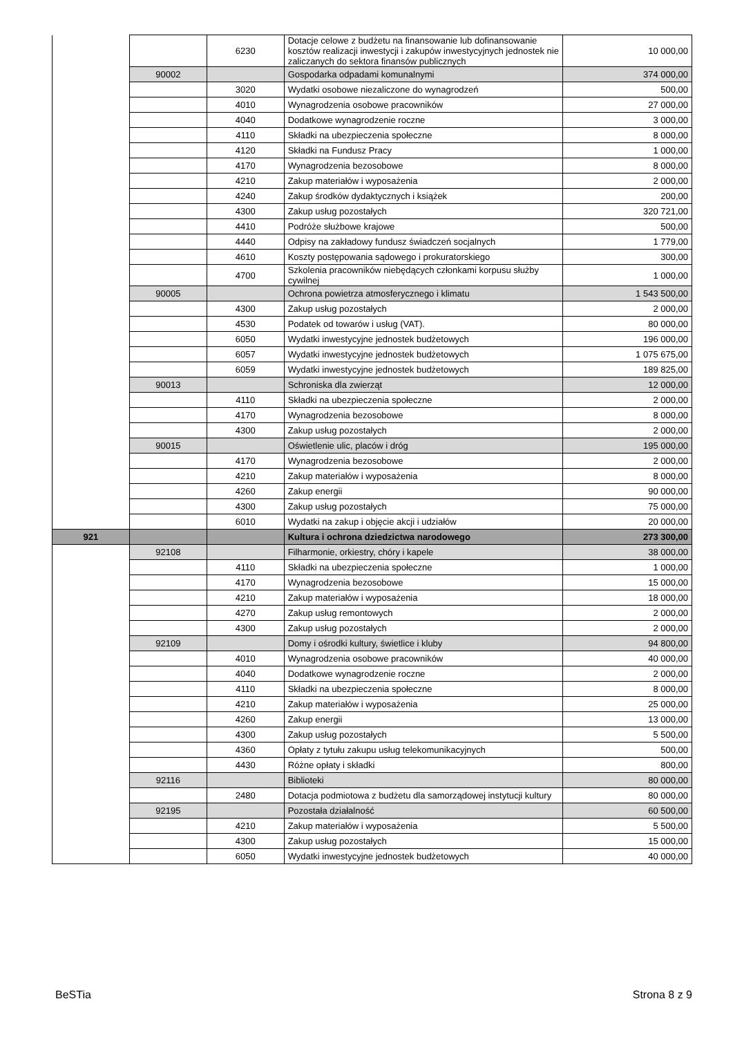| | | 6230 | Dotacje celowe z budżetu na finansowanie lub dofinansowanie kosztów realizacji inwestycji i zakupów inwestycyjnych jednostek nie zaliczanych do sektora finansów publicznych | 10 000,00 |
| | 90002 | | Gospodarka odpadami komunalnymi | 374 000,00 |
| | | 3020 | Wydatki osobowe niezaliczone do wynagrodzeń | 500,00 |
| | | 4010 | Wynagrodzenia osobowe pracowników | 27 000,00 |
| | | 4040 | Dodatkowe wynagrodzenie roczne | 3 000,00 |
| | | 4110 | Składki na ubezpieczenia społeczne | 8 000,00 |
| | | 4120 | Składki na Fundusz Pracy | 1 000,00 |
| | | 4170 | Wynagrodzenia bezosobowe | 8 000,00 |
| | | 4210 | Zakup materiałów i wyposażenia | 2 000,00 |
| | | 4240 | Zakup środków dydaktycznych i książek | 200,00 |
| | | 4300 | Zakup usług pozostałych | 320 721,00 |
| | | 4410 | Podróże służbowe krajowe | 500,00 |
| | | 4440 | Odpisy na zakładowy fundusz świadczeń socjalnych | 1 779,00 |
| | | 4610 | Koszty postępowania sądowego i prokuratorskiego | 300,00 |
| | | 4700 | Szkolenia pracowników niebędących członkami korpusu służby cywilnej | 1 000,00 |
| | 90005 | | Ochrona powietrza atmosferycznego i klimatu | 1 543 500,00 |
| | | 4300 | Zakup usług pozostałych | 2 000,00 |
| | | 4530 | Podatek od towarów i usług (VAT). | 80 000,00 |
| | | 6050 | Wydatki inwestycyjne jednostek budżetowych | 196 000,00 |
| | | 6057 | Wydatki inwestycyjne jednostek budżetowych | 1 075 675,00 |
| | | 6059 | Wydatki inwestycyjne jednostek budżetowych | 189 825,00 |
| | 90013 | | Schroniska dla zwierząt | 12 000,00 |
| | | 4110 | Składki na ubezpieczenia społeczne | 2 000,00 |
| | | 4170 | Wynagrodzenia bezosobowe | 8 000,00 |
| | | 4300 | Zakup usług pozostałych | 2 000,00 |
| | 90015 | | Oświetlenie ulic, placów i dróg | 195 000,00 |
| | | 4170 | Wynagrodzenia bezosobowe | 2 000,00 |
| | | 4210 | Zakup materiałów i wyposażenia | 8 000,00 |
| | | 4260 | Zakup energii | 90 000,00 |
| | | 4300 | Zakup usług pozostałych | 75 000,00 |
| | | 6010 | Wydatki na zakup i objęcie akcji i udziałów | 20 000,00 |
| 921 | | | Kultura i ochrona dziedzictwa narodowego | 273 300,00 |
| | 92108 | | Filharmonie, orkiestry, chóry i kapele | 38 000,00 |
| | | 4110 | Składki na ubezpieczenia społeczne | 1 000,00 |
| | | 4170 | Wynagrodzenia bezosobowe | 15 000,00 |
| | | 4210 | Zakup materiałów i wyposażenia | 18 000,00 |
| | | 4270 | Zakup usług remontowych | 2 000,00 |
| | | 4300 | Zakup usług pozostałych | 2 000,00 |
| | 92109 | | Domy i ośrodki kultury, świetlice i kluby | 94 800,00 |
| | | 4010 | Wynagrodzenia osobowe pracowników | 40 000,00 |
| | | 4040 | Dodatkowe wynagrodzenie roczne | 2 000,00 |
| | | 4110 | Składki na ubezpieczenia społeczne | 8 000,00 |
| | | 4210 | Zakup materiałów i wyposażenia | 25 000,00 |
| | | 4260 | Zakup energii | 13 000,00 |
| | | 4300 | Zakup usług pozostałych | 5 500,00 |
| | | 4360 | Opłaty z tytułu zakupu usług telekomunikacyjnych | 500,00 |
| | | 4430 | Różne opłaty i składki | 800,00 |
| | 92116 | | Biblioteki | 80 000,00 |
| | | 2480 | Dotacja podmiotowa z budżetu dla samorządowej instytucji kultury | 80 000,00 |
| | 92195 | | Pozostała działalność | 60 500,00 |
| | | 4210 | Zakup materiałów i wyposażenia | 5 500,00 |
| | | 4300 | Zakup usług pozostałych | 15 000,00 |
| | | 6050 | Wydatki inwestycyjne jednostek budżetowych | 40 000,00 |
BeSTia Strona 8 z 9